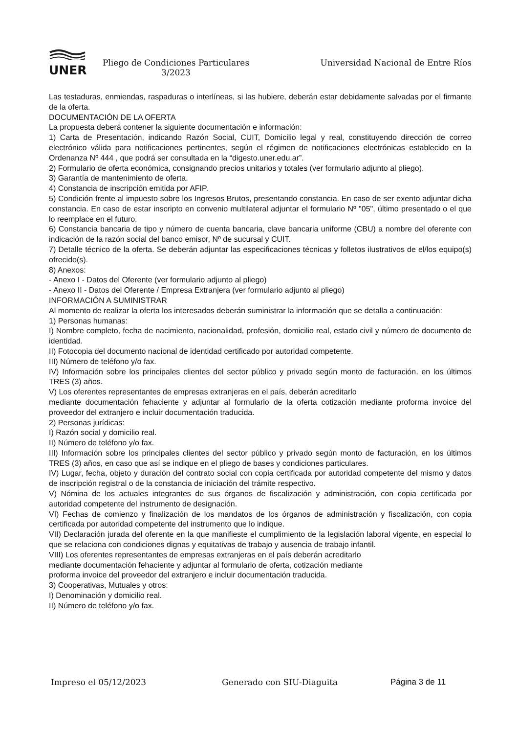UNER
Pliego de Condiciones Particulares
3/2023
Universidad Nacional de Entre Ríos
Las testaduras, enmiendas, raspaduras o interlíneas, si las hubiere, deberán estar debidamente salvadas por el firmante de la oferta.
DOCUMENTACIÓN DE LA OFERTA
La propuesta deberá contener la siguiente documentación e información:
1) Carta de Presentación, indicando Razón Social, CUIT, Domicilio legal y real, constituyendo dirección de correo electrónico válida para notificaciones pertinentes, según el régimen de notificaciones electrónicas establecido en la Ordenanza Nº 444 , que podrá ser consultada en la “digesto.uner.edu.ar”.
2) Formulario de oferta económica, consignando precios unitarios y totales (ver formulario adjunto al pliego).
3) Garantía de mantenimiento de oferta.
4) Constancia de inscripción emitida por AFIP.
5) Condición frente al impuesto sobre los Ingresos Brutos, presentando constancia. En caso de ser exento adjuntar dicha constancia. En caso de estar inscripto en convenio multilateral adjuntar el formulario Nº "05", último presentado o el que lo reemplace en el futuro.
6) Constancia bancaria de tipo y número de cuenta bancaria, clave bancaria uniforme (CBU) a nombre del oferente con indicación de la razón social del banco emisor, Nº de sucursal y CUIT.
7) Detalle técnico de la oferta. Se deberán adjuntar las especificaciones técnicas y folletos ilustrativos de el/los equipo(s) ofrecido(s).
8) Anexos:
- Anexo I - Datos del Oferente (ver formulario adjunto al pliego)
- Anexo II - Datos del Oferente / Empresa Extranjera (ver formulario adjunto al pliego)
INFORMACIÓN A SUMINISTRAR
Al momento de realizar la oferta los interesados deberán suministrar la información que se detalla a continuación:
1) Personas humanas:
I) Nombre completo, fecha de nacimiento, nacionalidad, profesión, domicilio real, estado civil y número de documento de identidad.
II) Fotocopia del documento nacional de identidad certificado por autoridad competente.
III) Número de teléfono y/o fax.
IV) Información sobre los principales clientes del sector público y privado según monto de facturación, en los últimos TRES (3) años.
V) Los oferentes representantes de empresas extranjeras en el país, deberán acreditarlo
mediante documentación fehaciente y adjuntar al formulario de la oferta cotización mediante proforma invoice del proveedor del extranjero e incluir documentación traducida.
2) Personas jurídicas:
I) Razón social y domicilio real.
II) Número de teléfono y/o fax.
III) Información sobre los principales clientes del sector público y privado según monto de facturación, en los últimos TRES (3) años, en caso que así se indique en el pliego de bases y condiciones particulares.
IV) Lugar, fecha, objeto y duración del contrato social con copia certificada por autoridad competente del mismo y datos de inscripción registral o de la constancia de iniciación del trámite respectivo.
V) Nómina de los actuales integrantes de sus órganos de fiscalización y administración, con copia certificada por autoridad competente del instrumento de designación.
VI) Fechas de comienzo y finalización de los mandatos de los órganos de administración y fiscalización, con copia certificada por autoridad competente del instrumento que lo indique.
VII) Declaración jurada del oferente en la que manifieste el cumplimiento de la legislación laboral vigente, en especial lo que se relaciona con condiciones dignas y equitativas de trabajo y ausencia de trabajo infantil.
VIII) Los oferentes representantes de empresas extranjeras en el país deberán acreditarlo
mediante documentación fehaciente y adjuntar al formulario de oferta, cotización mediante
proforma invoice del proveedor del extranjero e incluir documentación traducida.
3) Cooperativas, Mutuales y otros:
I) Denominación y domicilio real.
II) Número de teléfono y/o fax.
Impreso el 05/12/2023 Generado con SIU-Diaguita Página 3 de 11